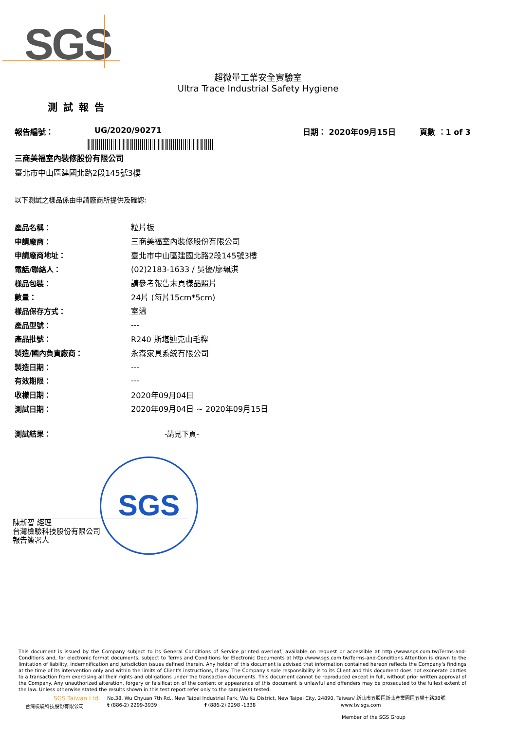SGS
超微量工業安全實驗室
Ultra Trace Industrial Safety Hygiene
測試報告
報告編號： UG/2020/90271 日期： 2020年09月15日 頁數 ：1 of 3
三商美福室內裝修股份有限公司
臺北市中山區建國北路2段145號3樓
以下測試之樣品係由申請廠商所提供及確認:
| 產品名稱： | 粒片板 |
| 申請廠商： | 三商美福室內裝修股份有限公司 |
| 申請廠商地址： | 臺北市中山區建國北路2段145號3樓 |
| 電話/聯絡人： | (02)2183-1633 / 吳優/廖珮淇 |
| 樣品包裝： | 請參考報告末頁樣品照片 |
| 數量： | 24片 (每片15cm*5cm) |
| 樣品保存方式： | 室溫 |
| 產品型號： | --- |
| 產品批號： | R240 斯堪迪克山毛櫸 |
| 製造/國內負責廠商： | 永森家具系統有限公司 |
| 製造日期： | --- |
| 有效期限： | --- |
| 收樣日期： | 2020年09月04日 |
| 測試日期： | 2020年09月04日 ~ 2020年09月15日 |
測試結果： -請見下頁-
SGS
陳新智 經理
台灣檢驗科技股份有限公司
報告簽署人
This document is issued by the Company subject to its General Conditions of Service printed overleaf, available on request or accessible at http://www.sgs.com.tw/Terms-and-Conditions and, for electronic format documents, subject to Terms and Conditions for Electronic Documents at http://www.sgs.com.tw/Terms-and-Conditions.Attention is drawn to the limitation of liability, indemnification and jurisdiction issues defined therein. Any holder of this document is advised that information contained hereon reflects the Company's findings at the time of its intervention only and within the limits of Client's instructions, if any. The Company's sole responsibility is to its Client and this document does not exonerate parties to a transaction from exercising all their rights and obligations under the transaction documents. This document cannot be reproduced except in full, without prior written approval of the Company. Any unauthorized alteration, forgery or falsification of the content or appearance of this document is unlawful and offenders may be prosecuted to the fullest extent of the law. Unless otherwise stated the results shown in this test report refer only to the sample(s) tested.
SGS Taiwan Ltd. No.38, Wu Chyuan 7th Rd., New Taipei Industrial Park, Wu Ku District, New Taipei City, 24890, Taiwan/ 新北市五股區新北產業園區五權七路38號
台灣檢驗科技股份有限公司 t (886-2) 2299-3939 f (886-2) 2298 -1338 www.tw.sgs.com
Member of the SGS Group